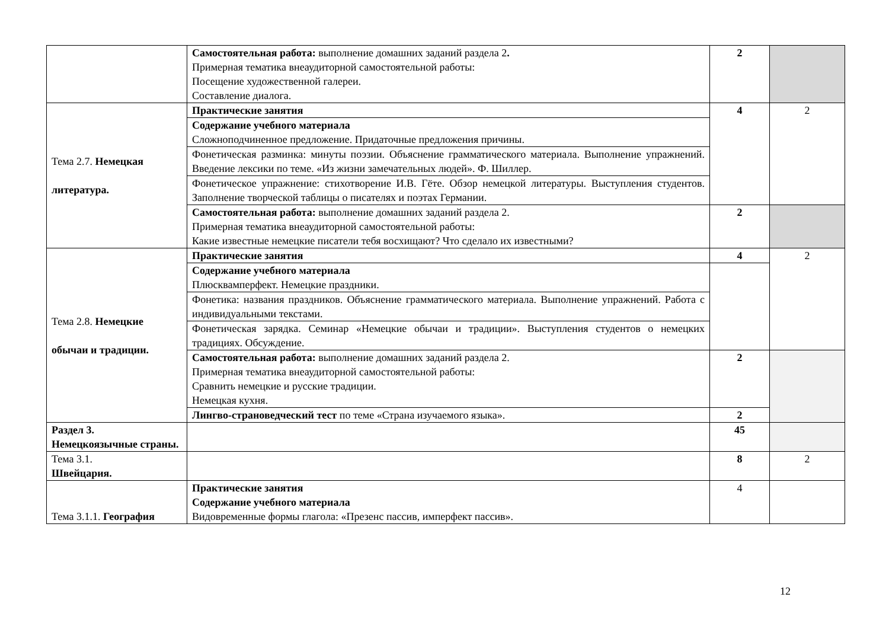| | Самостоятельная работа: выполнение домашних заданий раздела 2 . Примерная тематика внеаудиторной самостоятельной работы: Посещение художественной галереи. Составление диалога. | 2 | |
| Тема 2.7. Немецкая литература. | Практические занятия | 4 | 2 |
| | Содержание учебного материала Сложноподчиненное предложение. Придаточные предложения причины. | | |
| | Фонетическая разминка: минуты поэзии. Объяснение грамматического материала. Выполнение упражнений. Введение лексики по теме. «Из жизни замечательных людей». Ф. Шиллер. | | |
| | Фонетическое упражнение: стихотворение И.В. Гёте. Обзор немецкой литературы. Выступления студентов. Заполнение творческой таблицы о писателях и поэтах Германии. | | |
| | Самостоятельная работа: выполнение домашних заданий раздела 2. Примерная тематика внеаудиторной самостоятельной работы: Какие известные немецкие писатели тебя восхищают? Что сделало их известными? | 2 | |
| Тема 2.8. Немецкие обычаи и традиции. | Практические занятия | 4 | 2 |
| | Содержание учебного материала Плюсквамперфект. Немецкие праздники. | | |
| | Фонетика: названия праздников. Объяснение грамматического материала. Выполнение упражнений. Работа с индивидуальными текстами. | | |
| | Фонетическая зарядка. Семинар «Немецкие обычаи и традиции». Выступления студентов о немецких традициях. Обсуждение. | | |
| | Самостоятельная работа: выполнение домашних заданий раздела 2. Примерная тематика внеаудиторной самостоятельной работы: Сравнить немецкие и русские традиции. Немецкая кухня. | 2 | |
| | Лингво-страноведческий тест по теме «Страна изучаемого языка». | 2 | |
| Раздел 3. Немецкоязычные страны. | | 45 | |
| Тема 3.1. Швейцария. | | 8 | 2 |
| Тема 3.1.1. География | Практические занятия Содержание учебного материала Видовременные формы глагола: «Презенс пассив, имперфект пассив». | 4 | |
12